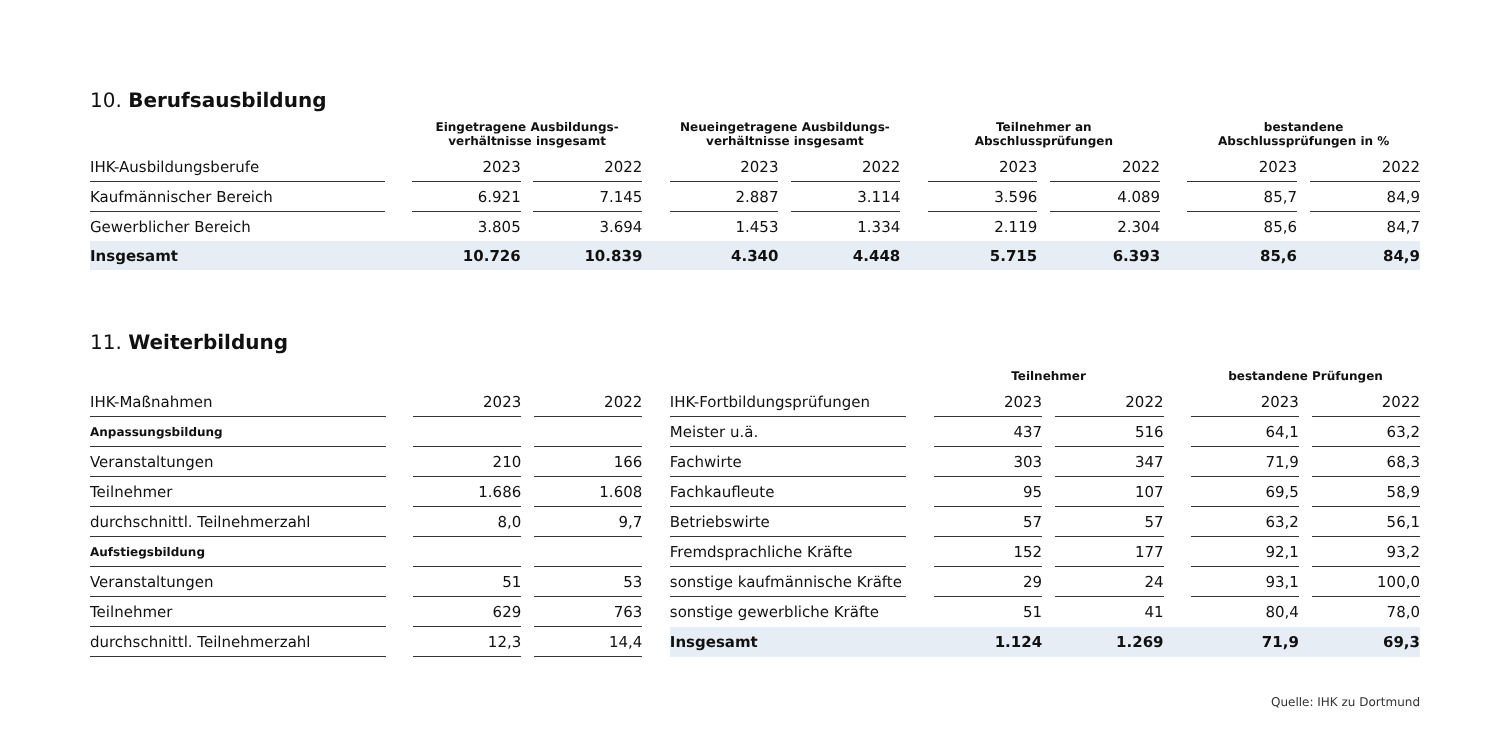10. Berufsausbildung
| | | Eingetragene Ausbildungs- verhältnisse insgesamt | | | | Neueingetragene Ausbildungs- verhältnisse insgesamt | | | | Teilnehmer an Abschlussprüfungen | | | | bestandene Abschlussprüfungen in % | | |
| --- | --- | --- | --- | --- | --- | --- | --- | --- | --- | --- | --- | --- | --- | --- | --- | --- |
| IHK-Ausbildungsberufe | | 2023 | | 2022 | | 2023 | | 2022 | | 2023 | | 2022 | | 2023 | | 2022 |
| Kaufmännischer Bereich | | 6.921 | | 7.145 | | 2.887 | | 3.114 | | 3.596 | | 4.089 | | 85,7 | | 84,9 |
| Gewerblicher Bereich | | 3.805 | | 3.694 | | 1.453 | | 1.334 | | 2.119 | | 2.304 | | 85,6 | | 84,7 |
| Insgesamt | | 10.726 | | 10.839 | | 4.340 | | 4.448 | | 5.715 | | 6.393 | | 85,6 | | 84,9 |
11. Weiterbildung
| | | | | | | | | Teilnehmer | | | | bestandene Prüfungen | | |
| --- | --- | --- | --- | --- | --- | --- | --- | --- | --- | --- | --- | --- | --- | --- |
| IHK-Maßnahmen | | 2023 | | 2022 | | IHK-Fortbildungsprüfungen | | 2023 | | 2022 | | 2023 | | 2022 |
| Anpassungsbildung | | | | | | Meister u.ä. | | 437 | | 516 | | 64,1 | | 63,2 |
| Veranstaltungen | | 210 | | 166 | | Fachwirte | | 303 | | 347 | | 71,9 | | 68,3 |
| Teilnehmer | | 1.686 | | 1.608 | | Fachkaufleute | | 95 | | 107 | | 69,5 | | 58,9 |
| durchschnittl. Teilnehmerzahl | | 8,0 | | 9,7 | | Betriebswirte | | 57 | | 57 | | 63,2 | | 56,1 |
| Aufstiegsbildung | | | | | | Fremdsprachliche Kräfte | | 152 | | 177 | | 92,1 | | 93,2 |
| Veranstaltungen | | 51 | | 53 | | sonstige kaufmännische Kräfte | | 29 | | 24 | | 93,1 | | 100,0 |
| Teilnehmer | | 629 | | 763 | | sonstige gewerbliche Kräfte | | 51 | | 41 | | 80,4 | | 78,0 |
| durchschnittl. Teilnehmerzahl | | 12,3 | | 14,4 | | Insgesamt | | 1.124 | | 1.269 | | 71,9 | | 69,3 |
Quelle: IHK zu Dortmund